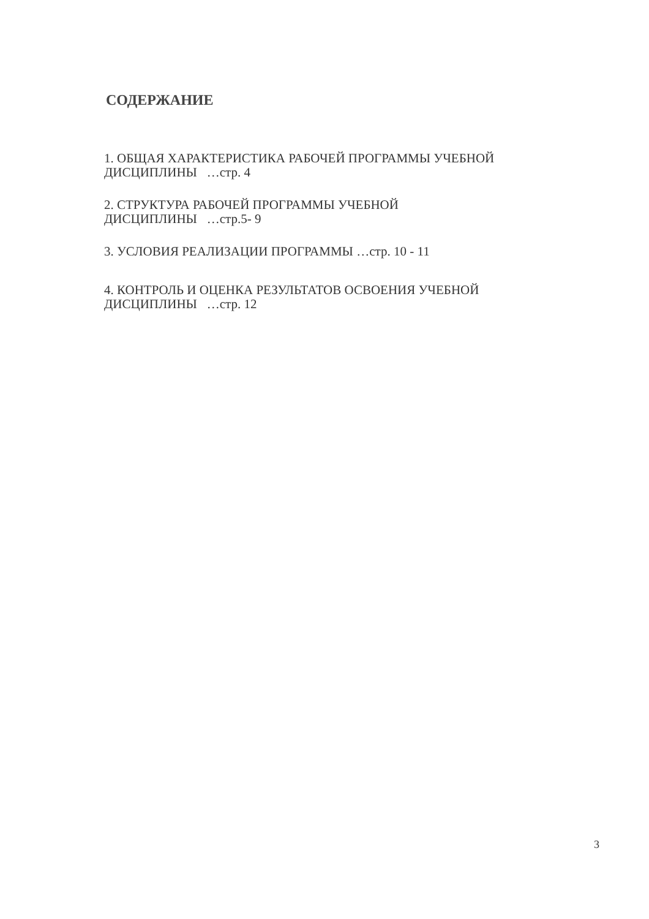СОДЕРЖАНИЕ
1. ОБЩАЯ ХАРАКТЕРИСТИКА РАБОЧЕЙ ПРОГРАММЫ УЧЕБНОЙ ДИСЦИПЛИНЫ …стр. 4
2. СТРУКТУРА РАБОЧЕЙ ПРОГРАММЫ УЧЕБНОЙ
ДИСЦИПЛИНЫ …стр.5- 9
3. УСЛОВИЯ РЕАЛИЗАЦИИ ПРОГРАММЫ …стр. 10 - 11
4. КОНТРОЛЬ И ОЦЕНКА РЕЗУЛЬТАТОВ ОСВОЕНИЯ УЧЕБНОЙ ДИСЦИПЛИНЫ …стр. 12
3